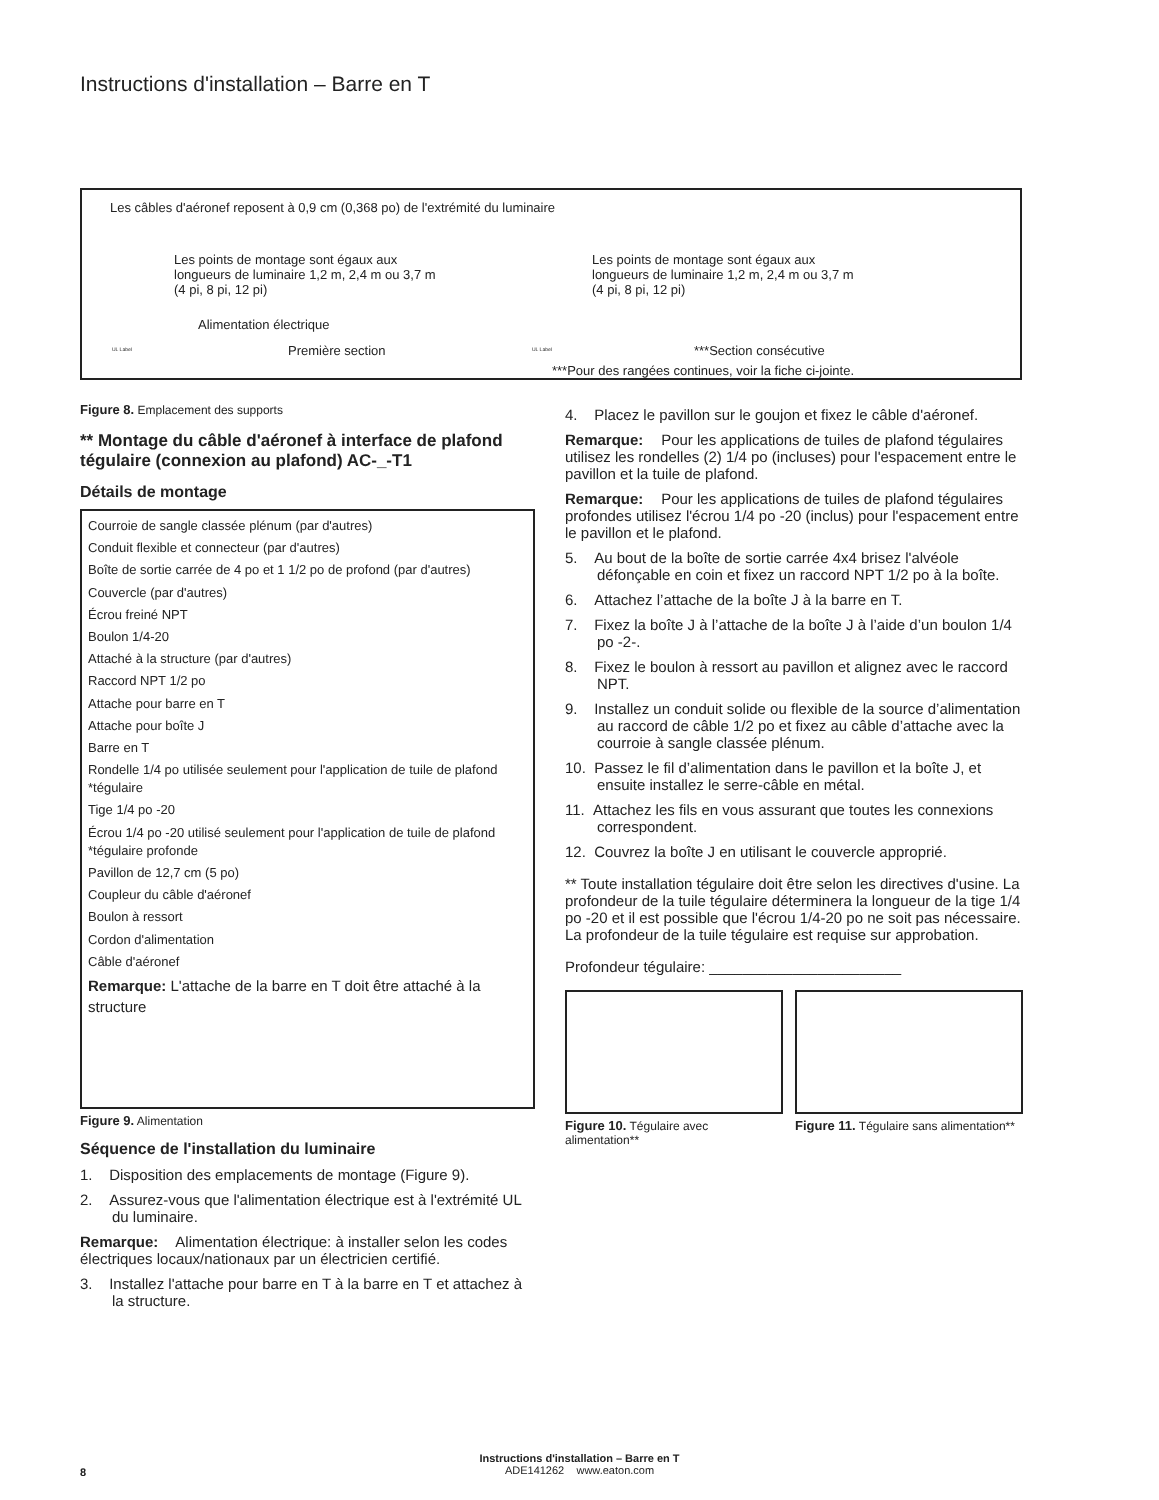Instructions d'installation – Barre en T
Les câbles d'aéronef reposent à 0,9 cm (0,368 po) de l'extrémité du luminaire
Les points de montage sont égaux aux
longueurs de luminaire 1,2 m, 2,4 m ou 3,7 m
(4 pi, 8 pi, 12 pi)
Les points de montage sont égaux aux
longueurs de luminaire 1,2 m, 2,4 m ou 3,7 m
(4 pi, 8 pi, 12 pi)
Alimentation électrique
UL Label Première section UL Label ***Section consécutive
***Pour des rangées continues, voir la fiche ci-jointe.
Figure 8. Emplacement des supports
** Montage du câble d'aéronef à interface de plafond tégulaire (connexion au plafond) AC-_-T1
Détails de montage
Courroie de sangle classée plénum (par d'autres)
Conduit flexible et connecteur (par d'autres)
Boîte de sortie carrée de 4 po et 1 1/2 po de profond (par d'autres)
Couvercle (par d'autres)
Écrou freiné NPT
Boulon 1/4-20
Attaché à la structure (par d'autres)
Raccord NPT 1/2 po
Attache pour barre en T
Attache pour boîte J
Barre en T
Rondelle 1/4 po utilisée seulement pour l'application de tuile de plafond *tégulaire
Tige 1/4 po -20
Écrou 1/4 po -20 utilisé seulement pour l'application de tuile de plafond *tégulaire profonde
Pavillon de 12,7 cm (5 po)
Coupleur du câble d'aéronef
Boulon à ressort
Cordon d'alimentation
Câble d'aéronef
Remarque: L'attache de la barre en T doit être attaché à la structure
Figure 9. Alimentation
Séquence de l'installation du luminaire
1. Disposition des emplacements de montage (Figure 9).
2. Assurez-vous que l'alimentation électrique est à l'extrémité UL du luminaire.
Remarque: Alimentation électrique: à installer selon les codes électriques locaux/nationaux par un électricien certifié.
3. Installez l'attache pour barre en T à la barre en T et attachez à la structure.
4. Placez le pavillon sur le goujon et fixez le câble d'aéronef.
Remarque: Pour les applications de tuiles de plafond tégulaires utilisez les rondelles (2) 1/4 po (incluses) pour l'espacement entre le pavillon et la tuile de plafond.
Remarque: Pour les applications de tuiles de plafond tégulaires profondes utilisez l'écrou 1/4 po -20 (inclus) pour l'espacement entre le pavillon et le plafond.
5. Au bout de la boîte de sortie carrée 4x4 brisez l'alvéole défonçable en coin et fixez un raccord NPT 1/2 po à la boîte.
6. Attachez l’attache de la boîte J à la barre en T.
7. Fixez la boîte J à l’attache de la boîte J à l’aide d’un boulon 1/4 po -2-.
8. Fixez le boulon à ressort au pavillon et alignez avec le raccord NPT.
9. Installez un conduit solide ou flexible de la source d’alimentation au raccord de câble 1/2 po et fixez au câble d’attache avec la courroie à sangle classée plénum.
10. Passez le fil d’alimentation dans le pavillon et la boîte J, et ensuite installez le serre-câble en métal.
11. Attachez les fils en vous assurant que toutes les connexions correspondent.
12. Couvrez la boîte J en utilisant le couvercle approprié.
** Toute installation tégulaire doit être selon les directives d'usine. La profondeur de la tuile tégulaire déterminera la longueur de la tige 1/4 po -20 et il est possible que l'écrou 1/4-20 po ne soit pas nécessaire. La profondeur de la tuile tégulaire est requise sur approbation.
Profondeur tégulaire: _______________________
Figure 10. Tégulaire avec alimentation**
Figure 11. Tégulaire sans alimentation**
Instructions d'installation – Barre en T
ADE141262 www.eaton.com
8